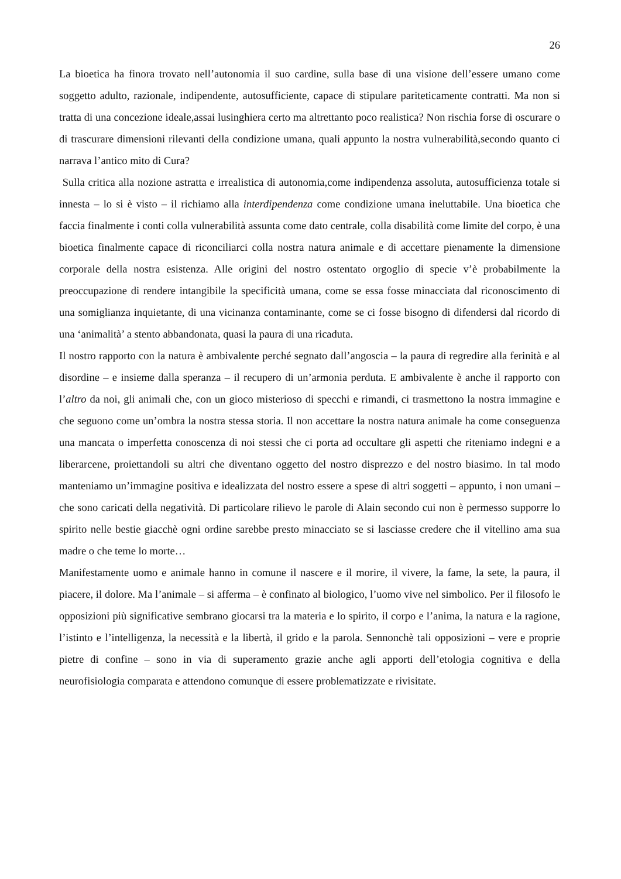26
La bioetica ha finora trovato nell’autonomia il suo cardine, sulla base di una visione dell’essere umano come soggetto adulto, razionale, indipendente, autosufficiente, capace di stipulare pariteticamente contratti. Ma non si tratta di una concezione ideale,assai lusinghiera certo ma altrettanto poco realistica? Non rischia forse di oscurare o di trascurare dimensioni rilevanti della condizione umana, quali appunto la nostra vulnerabilità,secondo quanto ci narrava l’antico mito di Cura?
Sulla critica alla nozione astratta e irrealistica di autonomia,come indipendenza assoluta, autosufficienza totale si innesta – lo si è visto – il richiamo alla interdipendenza come condizione umana ineluttabile. Una bioetica che faccia finalmente i conti colla vulnerabilità assunta come dato centrale, colla disabilità come limite del corpo, è una bioetica finalmente capace di riconciliarci colla nostra natura animale e di accettare pienamente la dimensione corporale della nostra esistenza. Alle origini del nostro ostentato orgoglio di specie v’è probabilmente la preoccupazione di rendere intangibile la specificità umana, come se essa fosse minacciata dal riconoscimento di una somiglianza inquietante, di una vicinanza contaminante, come se ci fosse bisogno di difendersi dal ricordo di una ‘animalità’ a stento abbandonata, quasi la paura di una ricaduta.
Il nostro rapporto con la natura è ambivalente perché segnato dall’angoscia – la paura di regredire alla ferinità e al disordine – e insieme dalla speranza – il recupero di un’armonia perduta. E ambivalente è anche il rapporto con l’altro da noi, gli animali che, con un gioco misterioso di specchi e rimandi, ci trasmettono la nostra immagine e che seguono come un’ombra la nostra stessa storia. Il non accettare la nostra natura animale ha come conseguenza una mancata o imperfetta conoscenza di noi stessi che ci porta ad occultare gli aspetti che riteniamo indegni e a liberarcene, proiettandoli su altri che diventano oggetto del nostro disprezzo e del nostro biasimo. In tal modo manteniamo un’immagine positiva e idealizzata del nostro essere a spese di altri soggetti – appunto, i non umani – che sono caricati della negatività. Di particolare rilievo le parole di Alain secondo cui non è permesso supporre lo spirito nelle bestie giacchè ogni ordine sarebbe presto minacciato se si lasciasse credere che il vitellino ama sua madre o che teme lo morte…
Manifestamente uomo e animale hanno in comune il nascere e il morire, il vivere, la fame, la sete, la paura, il piacere, il dolore. Ma l’animale – si afferma – è confinato al biologico, l’uomo vive nel simbolico. Per il filosofo le opposizioni più significative sembrano giocarsi tra la materia e lo spirito, il corpo e l’anima, la natura e la ragione, l’istinto e l’intelligenza, la necessità e la libertà, il grido e la parola. Sennonchè tali opposizioni – vere e proprie pietre di confine – sono in via di superamento grazie anche agli apporti dell’etologia cognitiva e della neurofisiologia comparata e attendono comunque di essere problematizzate e rivisitate.